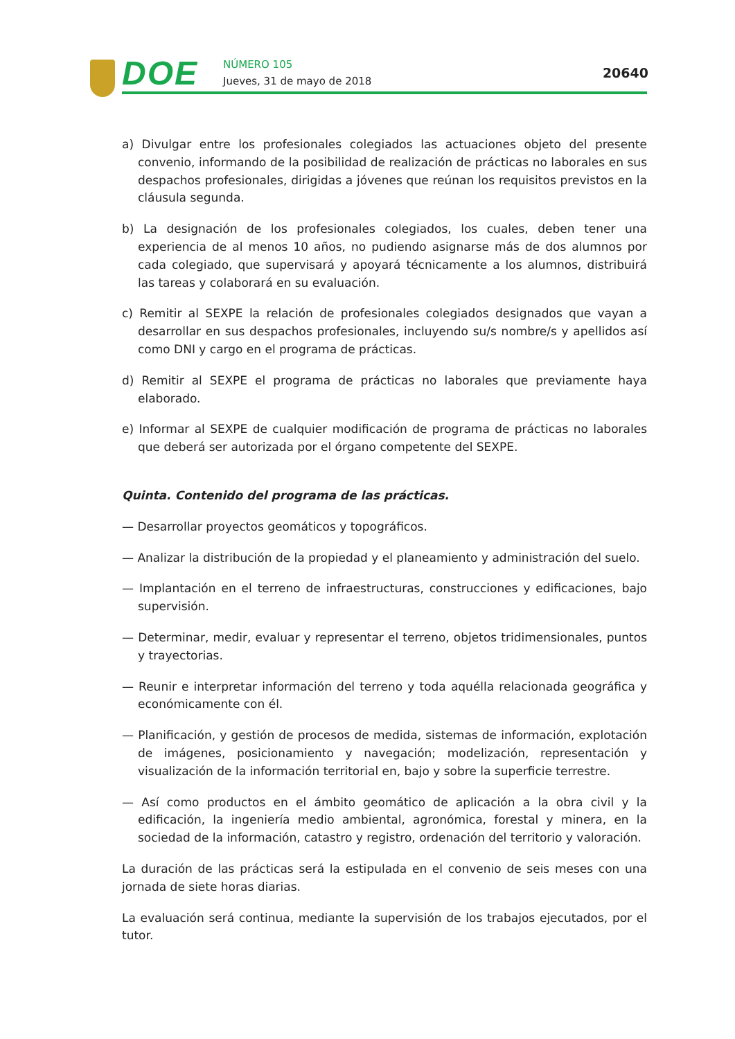DOE NÚMERO 105
Jueves, 31 de mayo de 2018
20640
a) Divulgar entre los profesionales colegiados las actuaciones objeto del presente convenio, informando de la posibilidad de realización de prácticas no laborales en sus despachos profesionales, dirigidas a jóvenes que reúnan los requisitos previstos en la cláusula segunda.
b) La designación de los profesionales colegiados, los cuales, deben tener una experiencia de al menos 10 años, no pudiendo asignarse más de dos alumnos por cada colegiado, que supervisará y apoyará técnicamente a los alumnos, distribuirá las tareas y colaborará en su evaluación.
c) Remitir al SEXPE la relación de profesionales colegiados designados que vayan a desarrollar en sus despachos profesionales, incluyendo su/s nombre/s y apellidos así como DNI y cargo en el programa de prácticas.
d) Remitir al SEXPE el programa de prácticas no laborales que previamente haya elaborado.
e) Informar al SEXPE de cualquier modificación de programa de prácticas no laborales que deberá ser autorizada por el órgano competente del SEXPE.
Quinta. Contenido del programa de las prácticas.
— Desarrollar proyectos geomáticos y topográficos.
— Analizar la distribución de la propiedad y el planeamiento y administración del suelo.
— Implantación en el terreno de infraestructuras, construcciones y edificaciones, bajo supervisión.
— Determinar, medir, evaluar y representar el terreno, objetos tridimensionales, puntos y trayectorias.
— Reunir e interpretar información del terreno y toda aquélla relacionada geográfica y económicamente con él.
— Planificación, y gestión de procesos de medida, sistemas de información, explotación de imágenes, posicionamiento y navegación; modelización, representación y visualización de la información territorial en, bajo y sobre la superficie terrestre.
— Así como productos en el ámbito geomático de aplicación a la obra civil y la edificación, la ingeniería medio ambiental, agronómica, forestal y minera, en la sociedad de la información, catastro y registro, ordenación del territorio y valoración.
La duración de las prácticas será la estipulada en el convenio de seis meses con una jornada de siete horas diarias.
La evaluación será continua, mediante la supervisión de los trabajos ejecutados, por el tutor.